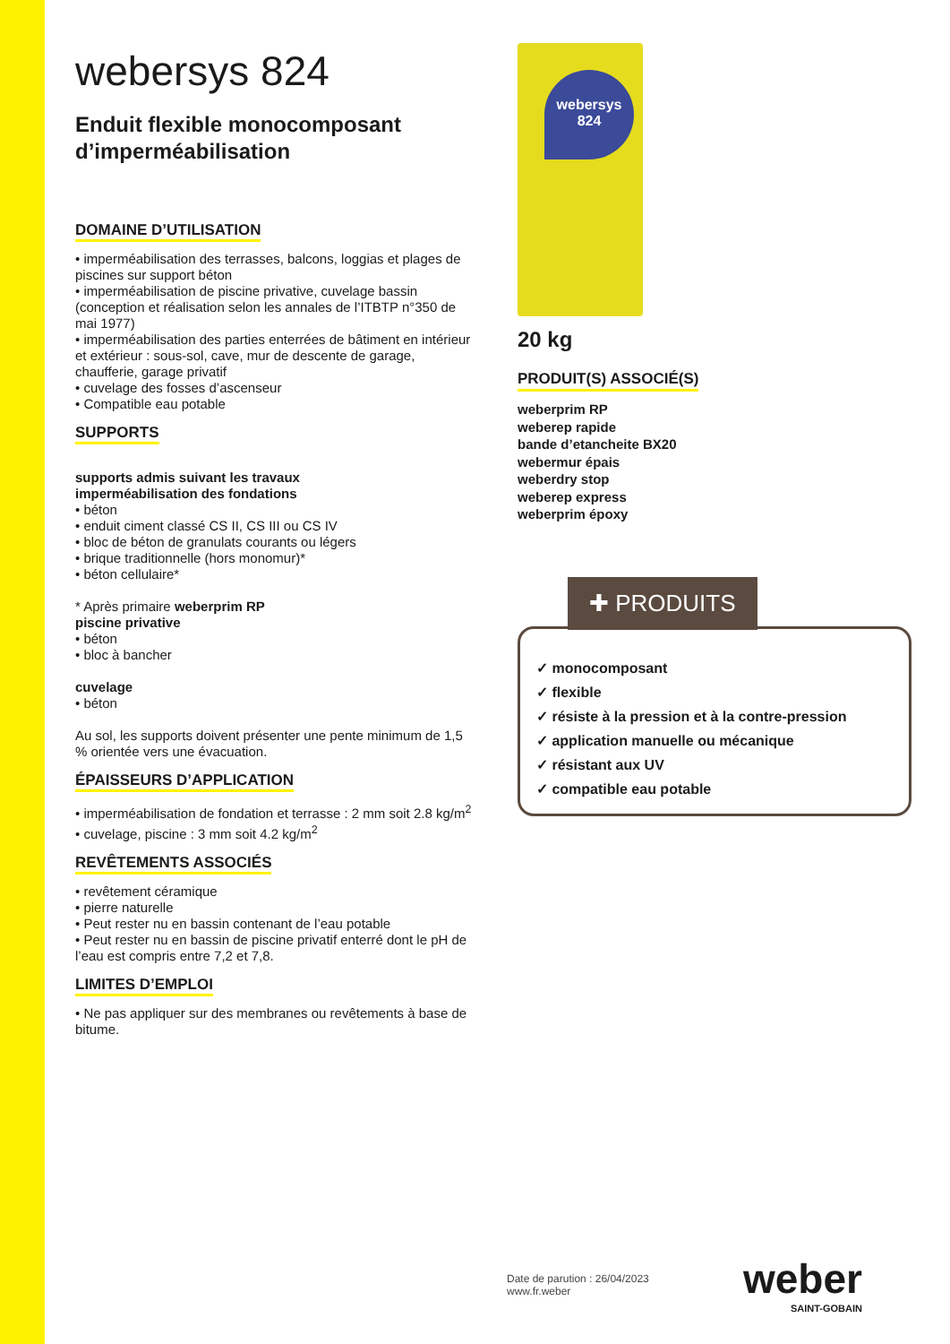webersys 824
Enduit flexible monocomposant d’imperméabilisation
DOMAINE D’UTILISATION
• imperméabilisation des terrasses, balcons, loggias et plages de piscines sur support béton
• imperméabilisation de piscine privative, cuvelage bassin (conception et réalisation selon les annales de l’ITBTP n°350 de mai 1977)
• imperméabilisation des parties enterrées de bâtiment en intérieur et extérieur : sous-sol, cave, mur de descente de garage, chaufferie, garage privatif
• cuvelage des fosses d’ascenseur
• Compatible eau potable
SUPPORTS
supports admis suivant les travaux
imperméabilisation des fondations
• béton
• enduit ciment classé CS II, CS III ou CS IV
• bloc de béton de granulats courants ou légers
• brique traditionnelle (hors monomur)*
• béton cellulaire*
* Après primaire weberprim RP
piscine privative
• béton
• bloc à bancher
cuvelage
• béton
Au sol, les supports doivent présenter une pente minimum de 1,5 % orientée vers une évacuation.
ÉPAISSEURS D’APPLICATION
• imperméabilisation de fondation et terrasse : 2 mm soit 2.8 kg/m<sup>2</sup>
• cuvelage, piscine : 3 mm soit 4.2 kg/m<sup>2</sup>
REVÊTEMENTS ASSOCIÉS
• revêtement céramique
• pierre naturelle
• Peut rester nu en bassin contenant de l’eau potable
• Peut rester nu en bassin de piscine privatif enterré dont le pH de l’eau est compris entre 7,2 et 7,8.
LIMITES D’EMPLOI
• Ne pas appliquer sur des membranes ou revêtements à base de bitume.
webersys
824
20 kg
PRODUIT(S) ASSOCIÉ(S)
weberprim RP
weberep rapide
bande d’etancheite BX20
webermur épais
weberdry stop
weberep express
weberprim époxy
✚ PRODUITS
✓ monocomposant
✓ flexible
✓ résiste à la pression et à la contre-pression
✓ application manuelle ou mécanique
✓ résistant aux UV
✓ compatible eau potable
Date de parution : 26/04/2023
www.fr.weber
weber
SAINT-GOBAIN